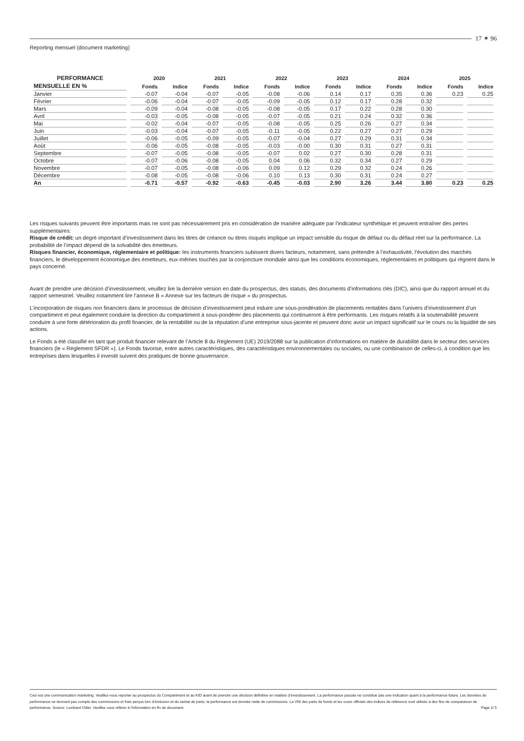17 ✶ 96
Reporting mensuel (document marketing)
| PERFORMANCE | 2020 | | 2021 | | 2022 | | 2023 | | 2024 | | 2025 | |
| --- | --- | --- | --- | --- | --- | --- | --- | --- | --- | --- | --- | --- |
| MENSUELLE EN % | Fonds | Indice | Fonds | Indice | Fonds | Indice | Fonds | Indice | Fonds | Indice | Fonds | Indice |
| Janvier | -0.07 | -0.04 | -0.07 | -0.05 | -0.08 | -0.06 | 0.14 | 0.17 | 0.35 | 0.36 | 0.23 | 0.25 |
| Février | -0.06 | -0.04 | -0.07 | -0.05 | -0.09 | -0.05 | 0.12 | 0.17 | 0.28 | 0.32 | | |
| Mars | -0.09 | -0.04 | -0.08 | -0.05 | -0.08 | -0.05 | 0.17 | 0.22 | 0.28 | 0.30 | | |
| Avril | -0.03 | -0.05 | -0.08 | -0.05 | -0.07 | -0.05 | 0.21 | 0.24 | 0.32 | 0.36 | | |
| Mai | -0.02 | -0.04 | -0.07 | -0.05 | -0.08 | -0.05 | 0.25 | 0.26 | 0.27 | 0.34 | | |
| Juin | -0.03 | -0.04 | -0.07 | -0.05 | -0.11 | -0.05 | 0.22 | 0.27 | 0.27 | 0.29 | | |
| Juillet | -0.06 | -0.05 | -0.09 | -0.05 | -0.07 | -0.04 | 0.27 | 0.29 | 0.31 | 0.34 | | |
| Août | -0.06 | -0.05 | -0.08 | -0.05 | -0.03 | -0.00 | 0.30 | 0.31 | 0.27 | 0.31 | | |
| Septembre | -0.07 | -0.05 | -0.08 | -0.05 | -0.07 | 0.02 | 0.27 | 0.30 | 0.28 | 0.31 | | |
| Octobre | -0.07 | -0.06 | -0.08 | -0.05 | 0.04 | 0.06 | 0.32 | 0.34 | 0.27 | 0.29 | | |
| Novembre | -0.07 | -0.05 | -0.08 | -0.06 | 0.09 | 0.12 | 0.29 | 0.32 | 0.24 | 0.26 | | |
| Décembre | -0.08 | -0.05 | -0.08 | -0.06 | 0.10 | 0.13 | 0.30 | 0.31 | 0.24 | 0.27 | | |
| An | -0.71 | -0.57 | -0.92 | -0.63 | -0.45 | -0.03 | 2.90 | 3.26 | 3.44 | 3.80 | 0.23 | 0.25 |
Les risques suivants peuvent être importants mais ne sont pas nécessairement pris en considération de manière adéquate par l’indicateur synthétique et peuvent entraîner des pertes supplémentaires:
Risque de crédit: un degré important d’investissement dans les titres de créance ou titres risqués implique un impact sensible du risque de défaut ou du défaut réel sur la performance. La probabilité de l’impact dépend de la solvabilité des émetteurs.
Risques financier, économique, réglementaire et politique: les instruments financiers subissent divers facteurs, notamment, sans prétendre à l’exhaustivité, l’évolution des marchés financiers, le développement économique des émetteurs, eux-mêmes touchés par la conjoncture mondiale ainsi que les conditions économiques, réglementaires et politiques qui règnent dans le pays concerné.
Avant de prendre une décision d’investissement, veuillez lire la dernière version en date du prospectus, des statuts, des documents d’informations clés (DIC), ainsi que du rapport annuel et du rapport semestriel. Veuillez notamment lire l’annexe B « Annexe sur les facteurs de risque » du prospectus.
L’incorporation de risques non financiers dans le processus de décision d’investissement peut induire une sous-pondération de placements rentables dans l’univers d’investissement d’un compartiment et peut également conduire la direction du compartiment à sous-pondérer des placements qui continueront à être performants. Les risques relatifs à la soutenabilité peuvent conduire à une forte détérioration du profil financier, de la rentabilité ou de la réputation d’une entreprise sous-jacente et peuvent donc avoir un impact significatif sur le cours ou la liquidité de ses actions.
Le Fonds a été classifié en tant que produit financier relevant de l’Article 8 du Règlement (UE) 2019/2088 sur la publication d’informations en matière de durabilité dans le secteur des services financiers (le « Règlement SFDR »). Le Fonds favorise, entre autres caractéristiques, des caractéristiques environnementales ou sociales, ou une combinaison de celles-ci, à condition que les entreprises dans lesquelles il investit suivent des pratiques de bonne gouvernance.
Ceci est une communication marketing. Veuillez-vous reporter au prospectus du Compartiment et au KID avant de prendre une décision définitive en matière d’investissement. La performance passée ne constitue pas une indication quant à la performance future. Les données de performance ne tiennent pas compte des commissions et frais perçus lors d’émission et du rachat de parts; la performance est donnée nette de commissions. La VNI des parts de fonds et les cours officiels des indices de référence sont utilisés à des fins de comparaison de performance. Source: Lombard Odier. Veuillez vous référer à l’information en fin de document. Page 2/ 5